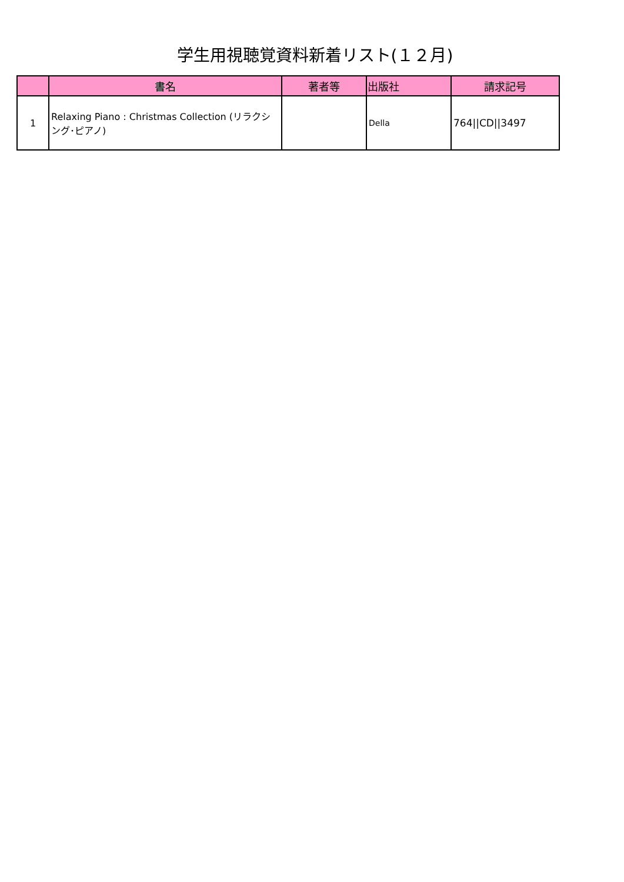学生用視聴覚資料新着リスト(１２月)
| | 書名 | 著者等 | 出版社 | 請求記号 |
| --- | --- | --- | --- | --- |
| 1 | Relaxing Piano : Christmas Collection (リラクシング･ピアノ) | | Della | 764//CD//3497 |